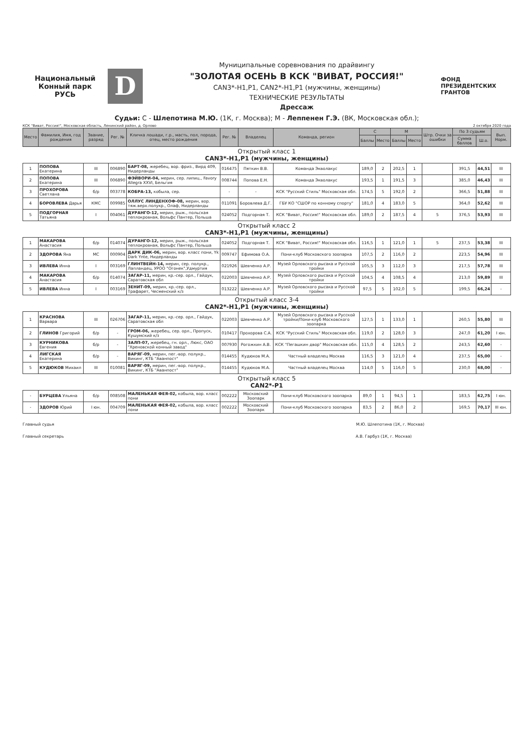Национальный
Конный парк
РУСЬ
D
Муниципальные соревнования по драйвингу
"ЗОЛОТАЯ ОСЕНЬ В КСК "ВИВАТ, РОССИЯ!"
CAN3*-H1,P1, CAN2*-H1,P1 (мужчины, женщины)
ТЕХНИЧЕСКИЕ РЕЗУЛЬТАТЫ
Дрессаж
ФОНД ПРЕЗИДЕНТСКИХ ГРАНТОВ
Судьи: С - Шлепотина М.Ю. (1К, г. Москва); М - Леппенен Г.Э. (ВК, Московская обл.);
КСК "Виват, Россия!", Московская область, Ленинский район, д. Орлово 2 октября 2020 года
| Место | Фамилия, Имя, год рождения | Звание, разряд | Рег. № | Кличка лошади, г.р., масть, пол, порода, отец, место рождения | Рег. № | Владелец | Команда, регион | С | | М | | Штр. Очки за ошибки | По 3 судьям | | Вып. Норм. |
| --- | --- | --- | --- | --- | --- | --- | --- | --- | --- | --- | --- | --- | --- | --- | --- |
| | | | | | | | | Баллы | Место | Баллы | Место | | Сумма баллов | Ш.о. | |
| Открытый класс 1 CAN3*-H1,P1 (мужчины, женщины) | | | | | | | | | | | | | | | |
| 1 | ПОПОВА Екатерина | III | 006890 | БАРТ-08, жеребец, вор. фриз., Вирд 409, Нидерланды | 016475 | Пяткин В.В. | Команда Эквoлакус | 189,0 | 2 | 202,5 | 1 | | 391,5 | 44,51 | III |
| 2 | ПОПОВА Екатерина | III | 006890 | ФЭЙВОРИ-04, мерин, сер. липиц., Favory Allegra XXVI, Бельгия | 008744 | Попова Е.Н. | Команда Эквoлакус | 193,5 | 1 | 191,5 | 3 | | 385,0 | 46,43 | III |
| 3 | ПРОХОРОВА Светлана | б/р | 003778 | КОБРА-13, кобыла, сер. | - | - | КСК "Русский Стиль" Московская обл. | 174,5 | 5 | 192,0 | 2 | | 366,5 | 51,88 | III |
| 4 | БОРОВЛЕВА Дарья | КМС | 009985 | ОЛЛУС ЛИНДЕНХОФ-08, мерин, вор. тяж.верх.полукр., Олаф, Нидерланды | 011091 | Боровлева Д.Г. | ГБУ КО "СШОР по конному спорту" | 181,0 | 4 | 183,0 | 5 | | 364,0 | 52,62 | III |
| 5 | ПОДГОРНАЯ Татьяна | I | 004061 | ДУРАНГО-12, мерин, рыж., польская теплокровная, Вольфс Пантер, Польша | 024052 | Подгорная Т. | КСК "Виват, Россия!" Московская обл. | 189,0 | 2 | 187,5 | 4 | 5 | 376,5 | 53,93 | III |
| Открытый класс 2 CAN3*-H1,P1 (мужчины, женщины) | | | | | | | | | | | | | | | |
| 1 | МАКАРОВА Анастасия | б/р | 014074 | ДУРАНГО-12, мерин, рыж., польская теплокровная, Вольфс Пантер, Польша | 024052 | Подгорная Т. | КСК "Виват, Россия!" Московская обл. | 116,5 | 1 | 121,0 | 1 | 5 | 237,5 | 53,38 | III |
| 2 | ЗДОРОВА Яна | МС | 000904 | ДАРК ДИК-06, мерин, вор. класс пони, Yk Dark Ynte, Нидерланды | 009747 | Ефимова О.А. | Пони-клуб Московского зоопарка | 107,5 | 2 | 116,0 | 2 | | 223,5 | 54,96 | III |
| 3 | ИВЛЕВА Инна | I | 003169 | ГЛИНТВЕЙН-14, мерин, сер. полукр., Лапландец, УРОО "Огонек",Удмуртия | 021926 | Шевченко А.Р. | Музей Орловского рысака и Русской тройки | 105,5 | 3 | 112,0 | 3 | | 217,5 | 57,78 | III |
| 4 | МАКАРОВА Анастасия | б/р | 014074 | ЗАГАР-11, мерин, кр.-сер. орл., Гайдук, Саратовская обл | 022003 | Шевченко А.Р. | Музей Орловского рысака и Русской тройки | 104,5 | 4 | 108,5 | 4 | | 213,0 | 59,89 | III |
| 5 | ИВЛЕВА Инна | I | 003169 | ЗЕНИТ-09, мерин, кр.-сер. орл., Трафарет, Чесменский к/з | 013222 | Шевченко А.Р. | Музей Орловского рысака и Русской тройки | 97,5 | 5 | 102,0 | 5 | | 199,5 | 66,24 | - |
| Открытый класс 3-4 CAN2*-H1,P1 (мужчины, женщины) | | | | | | | | | | | | | | | |
| 1 | КРАСНОВА Варвара | III | 026706 | ЗАГАР-11, мерин, кр.-сер. орл., Гайдук, Саратовская обл | 022003 | Шевченко А.Р. | Музей Орловского рысака и Русской тройки/Пони-клуб Московского зоопарка | 127,5 | 1 | 133,0 | 1 | | 260,5 | 55,80 | III |
| 2 | ГЛИНОВ Григорий | б/р | - | ГРОМ-06, жеребец, сер. орл., Пропуск, Кушумский к/з | 010417 | Прохорова С.А. | КСК "Русский Стиль" Московская обл. | 119,0 | 2 | 128,0 | 3 | | 247,0 | 61,20 | I юн. |
| 3 | КУРНИКОВА Евгения | б/р | - | ЗАЛП-07, жеребец, гн. орл., Люкс, ОАО "Хреновской конный завод" | 007930 | Рогожкин А.В. | КСК "Пегашкин двор" Московская обл. | 115,0 | 4 | 128,5 | 2 | | 243,5 | 62,60 | - |
| 4 | ЛИГСКАЯ Екатерина | б/р | - | ВАРЯГ-09, мерин, пег.-вор. полукр., Викинг, КТБ "Аванпост" | 014455 | Кудюков М.А. | Частный владелец Москва | 116,5 | 3 | 121,0 | 4 | | 237,5 | 65,00 | - |
| 5 | КУДЮКОВ Михаил | III | 010081 | ВАРЯГ-09, мерин, пег.-вор. полукр., Викинг, КТБ "Аванпост" | 014455 | Кудюков М.А. | Частный владелец Москва | 114,0 | 5 | 116,0 | 5 | | 230,0 | 68,00 | - |
| Открытый класс 5 CAN2*-P1 | | | | | | | | | | | | | | | |
| - | БУРЦЕВА Ульяна | б/р | 008508 | МАЛЕНЬКАЯ ФЕЯ-02, кобыла, вор. класс пони | 002222 | Московский Зоопарк | Пони-клуб Московского зоопарка | 89,0 | 1 | 94,5 | 1 | | 183,5 | 62,75 | I юн. |
| - | ЗДОРОВ Юрий | I юн. | 004709 | МАЛЕНЬКАЯ ФЕЯ-02, кобыла, вор. класс пони | 002222 | Московский Зоопарк | Пони-клуб Московского зоопарка | 83,5 | 2 | 86,0 | 2 | | 169,5 | 70,17 | III юн. |
Главный судья М.Ю. Шлепотина (1К, г. Москва)
Главный секретарь А.В. Гарбуз (1К, г. Москва)